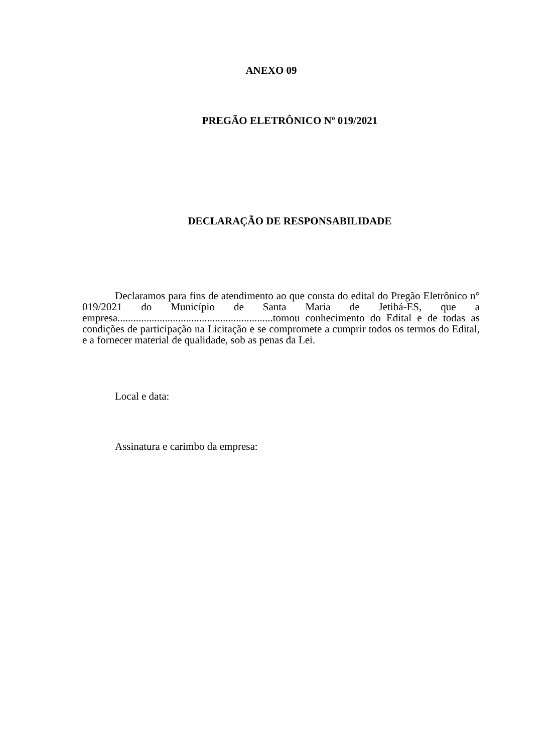ANEXO 09
PREGÃO ELETRÔNICO Nº 019/2021
DECLARAÇÃO DE RESPONSABILIDADE
Declaramos para fins de atendimento ao que consta do edital do Pregão Eletrônico n° 019/2021 do Município de Santa Maria de Jetibá-ES, que a empresa...........................................................tomou conhecimento do Edital e de todas as condições de participação na Licitação e se compromete a cumprir todos os termos do Edital, e a fornecer material de qualidade, sob as penas da Lei.
Local e data:
Assinatura e carimbo da empresa: